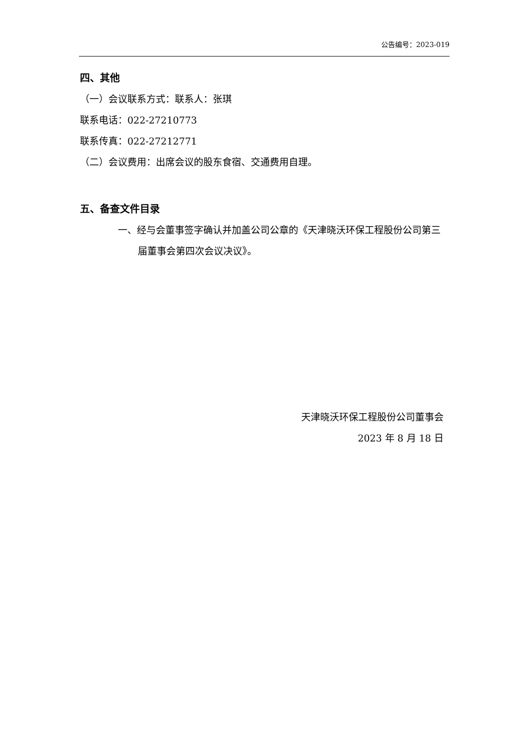公告编号：2023-019
四、其他
（一）会议联系方式：联系人：张琪
联系电话：022-27210773
联系传真：022-27212771
（二）会议费用：出席会议的股东食宿、交通费用自理。
五、备查文件目录
一、经与会董事签字确认并加盖公司公章的《天津晓沃环保工程股份公司第三届董事会第四次会议决议》。
天津晓沃环保工程股份公司董事会
2023 年 8 月 18 日